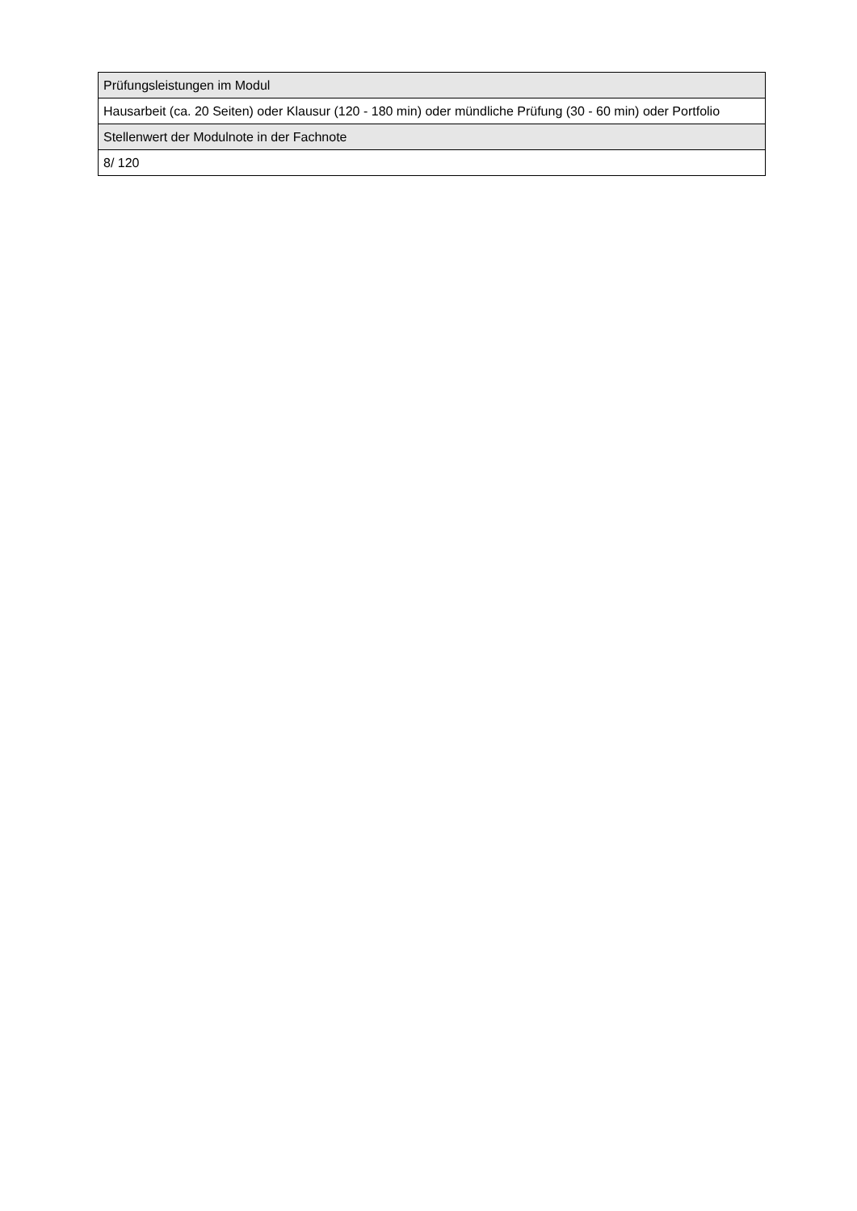| Prüfungsleistungen im Modul |
| Hausarbeit (ca. 20 Seiten) oder Klausur (120 - 180 min) oder mündliche Prüfung (30 - 60 min) oder Portfolio |
| Stellenwert der Modulnote in der Fachnote |
| 8/ 120 |